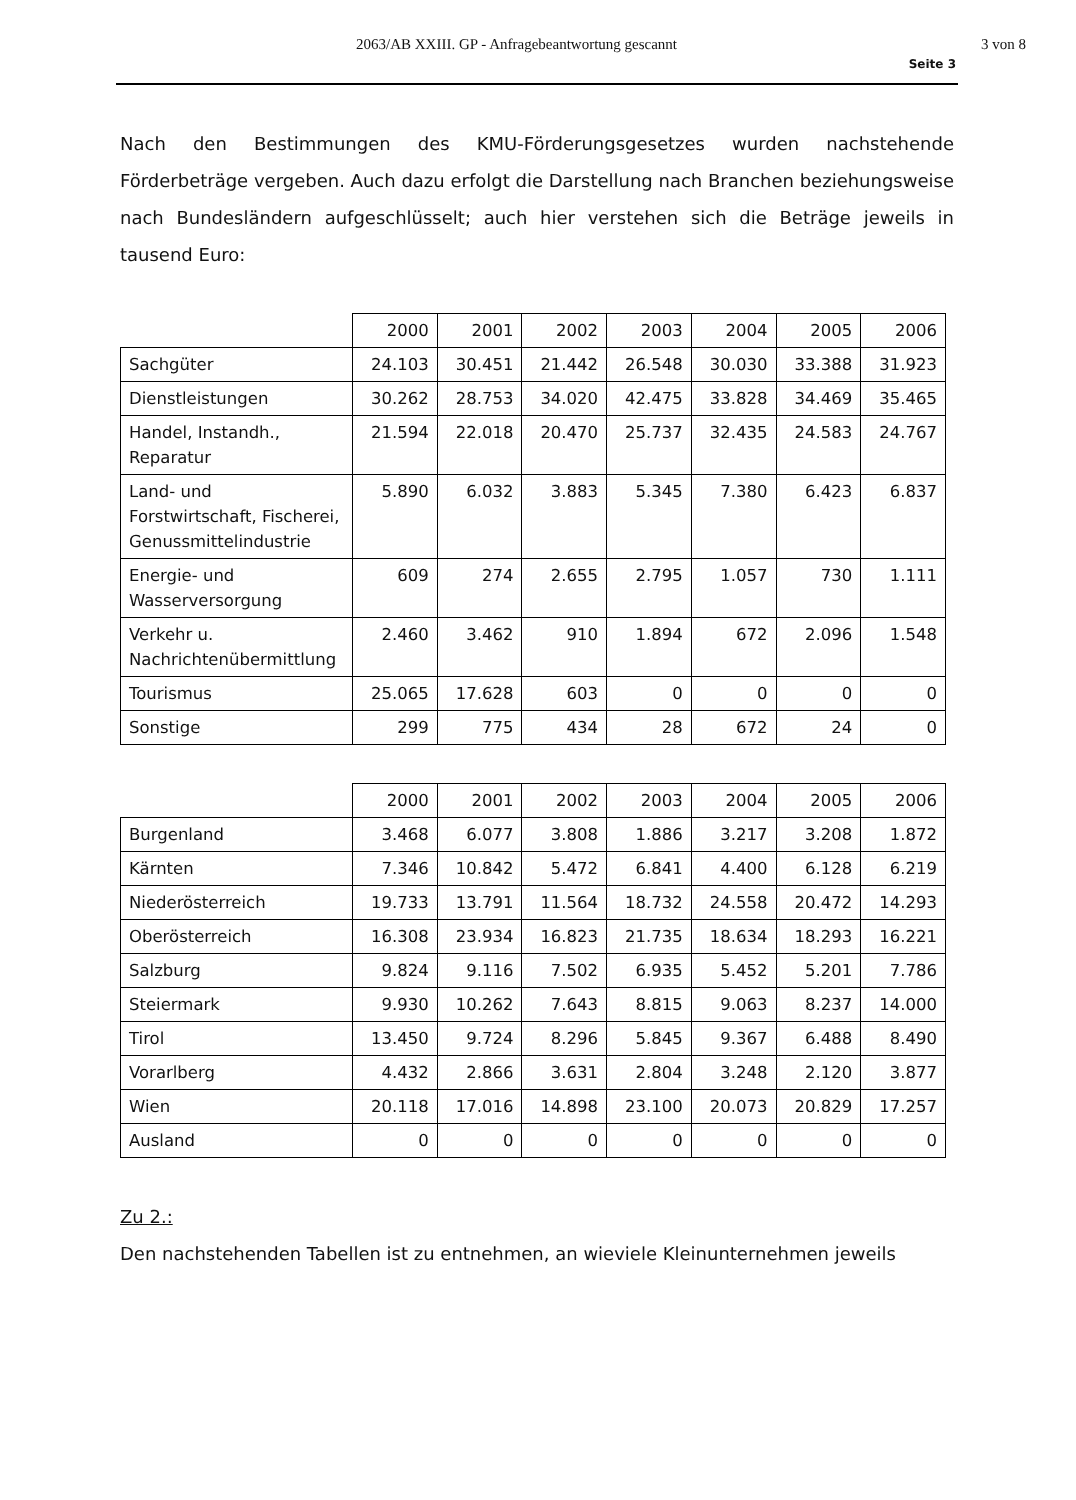2063/AB XXIII. GP - Anfragebeantwortung gescannt 3 von 8
Seite 3
Nach den Bestimmungen des KMU-Förderungsgesetzes wurden nachstehende Förderbeträge vergeben. Auch dazu erfolgt die Darstellung nach Branchen beziehungsweise nach Bundesländern aufgeschlüsselt; auch hier verstehen sich die Beträge jeweils in tausend Euro:
| | 2000 | 2001 | 2002 | 2003 | 2004 | 2005 | 2006 |
| --- | --- | --- | --- | --- | --- | --- | --- |
| Sachgüter | 24.103 | 30.451 | 21.442 | 26.548 | 30.030 | 33.388 | 31.923 |
| Dienstleistungen | 30.262 | 28.753 | 34.020 | 42.475 | 33.828 | 34.469 | 35.465 |
| Handel, Instandh., Reparatur | 21.594 | 22.018 | 20.470 | 25.737 | 32.435 | 24.583 | 24.767 |
| Land- und Forstwirtschaft, Fischerei, Genussmittelindustrie | 5.890 | 6.032 | 3.883 | 5.345 | 7.380 | 6.423 | 6.837 |
| Energie- und Wasserversorgung | 609 | 274 | 2.655 | 2.795 | 1.057 | 730 | 1.111 |
| Verkehr u. Nachrichtenübermittlung | 2.460 | 3.462 | 910 | 1.894 | 672 | 2.096 | 1.548 |
| Tourismus | 25.065 | 17.628 | 603 | 0 | 0 | 0 | 0 |
| Sonstige | 299 | 775 | 434 | 28 | 672 | 24 | 0 |
| | 2000 | 2001 | 2002 | 2003 | 2004 | 2005 | 2006 |
| --- | --- | --- | --- | --- | --- | --- | --- |
| Burgenland | 3.468 | 6.077 | 3.808 | 1.886 | 3.217 | 3.208 | 1.872 |
| Kärnten | 7.346 | 10.842 | 5.472 | 6.841 | 4.400 | 6.128 | 6.219 |
| Niederösterreich | 19.733 | 13.791 | 11.564 | 18.732 | 24.558 | 20.472 | 14.293 |
| Oberösterreich | 16.308 | 23.934 | 16.823 | 21.735 | 18.634 | 18.293 | 16.221 |
| Salzburg | 9.824 | 9.116 | 7.502 | 6.935 | 5.452 | 5.201 | 7.786 |
| Steiermark | 9.930 | 10.262 | 7.643 | 8.815 | 9.063 | 8.237 | 14.000 |
| Tirol | 13.450 | 9.724 | 8.296 | 5.845 | 9.367 | 6.488 | 8.490 |
| Vorarlberg | 4.432 | 2.866 | 3.631 | 2.804 | 3.248 | 2.120 | 3.877 |
| Wien | 20.118 | 17.016 | 14.898 | 23.100 | 20.073 | 20.829 | 17.257 |
| Ausland | 0 | 0 | 0 | 0 | 0 | 0 | 0 |
Zu 2.:
Den nachstehenden Tabellen ist zu entnehmen, an wieviele Kleinunternehmen jeweils